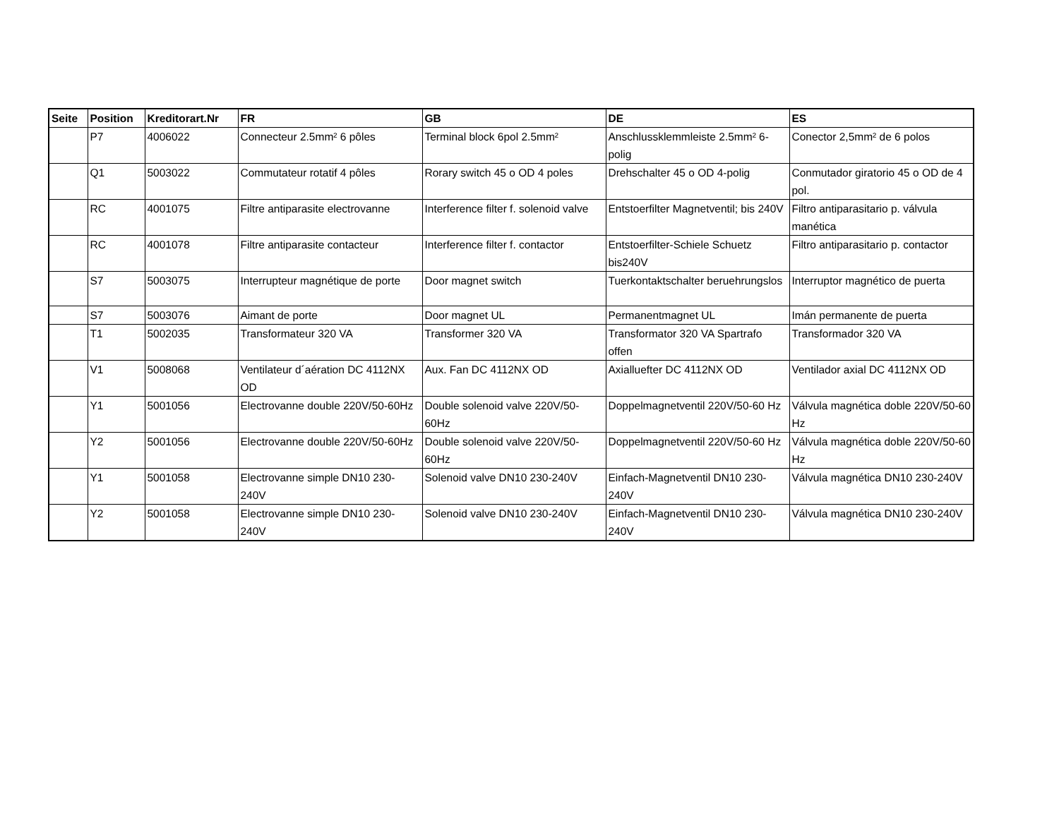| Seite | Position | Kreditorart.Nr | FR | GB | DE | ES |
| --- | --- | --- | --- | --- | --- | --- |
| | P7 | 4006022 | Connecteur 2.5mm² 6 pôles | Terminal block 6pol 2.5mm² | Anschlussklemmleiste 2.5mm² 6-polig | Conector 2,5mm² de 6 polos |
| | Q1 | 5003022 | Commutateur rotatif 4 pôles | Rorary switch 45 o OD 4 poles | Drehschalter 45 o OD 4-polig | Conmutador giratorio 45 o OD de 4 pol. |
| | RC | 4001075 | Filtre antiparasite electrovanne | Interference filter f. solenoid valve | Entstoerfilter Magnetventil; bis 240V | Filtro antiparasitario p. válvula manética |
| | RC | 4001078 | Filtre antiparasite contacteur | Interference filter f. contactor | Entstoerfilter-Schiele Schuetz bis240V | Filtro antiparasitario p. contactor |
| | S7 | 5003075 | Interrupteur magnétique de porte | Door magnet switch | Tuerkontaktschalter beruehrungslos | Interruptor magnético de puerta |
| | S7 | 5003076 | Aimant de porte | Door magnet UL | Permanentmagnet UL | Imán permanente de puerta |
| | T1 | 5002035 | Transformateur 320 VA | Transformer 320 VA | Transformator 320 VA Spartrafo offen | Transformador 320 VA |
| | V1 | 5008068 | Ventilateur d´aération DC 4112NX OD | Aux. Fan DC 4112NX OD | Axialluefter DC 4112NX OD | Ventilador axial DC 4112NX OD |
| | Y1 | 5001056 | Electrovanne double 220V/50-60Hz | Double solenoid valve 220V/50-60Hz | Doppelmagnetventil 220V/50-60 Hz | Válvula magnética doble 220V/50-60 Hz |
| | Y2 | 5001056 | Electrovanne double 220V/50-60Hz | Double solenoid valve 220V/50-60Hz | Doppelmagnetventil 220V/50-60 Hz | Válvula magnética doble 220V/50-60 Hz |
| | Y1 | 5001058 | Electrovanne simple DN10 230-240V | Solenoid valve DN10 230-240V | Einfach-Magnetventil DN10 230-240V | Válvula magnética DN10 230-240V |
| | Y2 | 5001058 | Electrovanne simple DN10 230-240V | Solenoid valve DN10 230-240V | Einfach-Magnetventil DN10 230-240V | Válvula magnética DN10 230-240V |